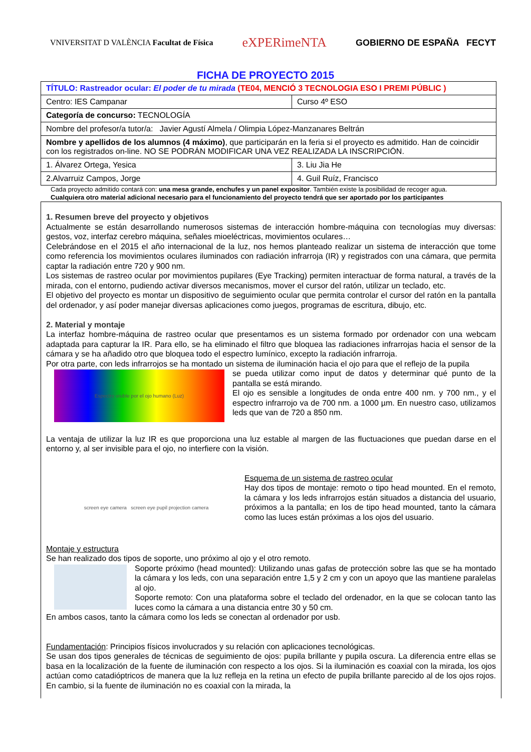VNIVERSITAT D VALÈNCIA Facultat de Física
eXPERimeNTA
GOBIERNO DE ESPAÑA FECYT
FICHA DE PROYECTO 2015
| TÍTULO: Rastreador ocular: El poder de tu mirada (TE04, MENCIÓ 3 TECNOLOGIA ESO I PREMI PÚBLIC ) | |
| Centro: IES Campanar | Curso 4º ESO |
| Categoría de concurso: TECNOLOGÍA | |
| Nombre del profesor/a tutor/a: Javier Agustí Almela / Olimpia López-Manzanares Beltrán | |
| Nombre y apellidos de los alumnos (4 máximo) , que participarán en la feria si el proyecto es admitido. Han de coincidir con los registrados on-line. NO SE PODRÁN MODIFICAR UNA VEZ REALIZADA LA INSCRIPCIÓN. | |
| 1. Álvarez Ortega, Yesica | 3. Liu Jia He |
| 2.Alvarruiz Campos, Jorge | 4. Guil Ruíz, Francisco |
Cada proyecto admitido contará con: una mesa grande, enchufes y un panel expositor. También existe la posibilidad de recoger agua.
Cualquiera otro material adicional necesario para el funcionamiento del proyecto tendrá que ser aportado por los participantes
1. Resumen breve del proyecto y objetivos
Actualmente se están desarrollando numerosos sistemas de interacción hombre-máquina con tecnologías muy diversas: gestos, voz, interfaz cerebro máquina, señales mioeléctricas, movimientos oculares…
Celebrándose en el 2015 el año internacional de la luz, nos hemos planteado realizar un sistema de interacción que tome como referencia los movimientos oculares iluminados con radiación infrarroja (IR) y registrados con una cámara, que permita captar la radiación entre 720 y 900 nm.
Los sistemas de rastreo ocular por movimientos pupilares (Eye Tracking) permiten interactuar de forma natural, a través de la mirada, con el entorno, pudiendo activar diversos mecanismos, mover el cursor del ratón, utilizar un teclado, etc.
El objetivo del proyecto es montar un dispositivo de seguimiento ocular que permita controlar el cursor del ratón en la pantalla del ordenador, y así poder manejar diversas aplicaciones como juegos, programas de escritura, dibujo, etc.
2. Material y montaje
La interfaz hombre-máquina de rastreo ocular que presentamos es un sistema formado por ordenador con una webcam adaptada para capturar la IR. Para ello, se ha eliminado el filtro que bloquea las radiaciones infrarrojas hacia el sensor de la cámara y se ha añadido otro que bloquea todo el espectro lumínico, excepto la radiación infrarroja.
Por otra parte, con leds infrarrojos se ha montado un sistema de iluminación hacia el ojo para que el reflejo de la pupila
Espectro visible por el ojo humano (Luz)
se pueda utilizar como input de datos y determinar qué punto de la pantalla se está mirando.
El ojo es sensible a longitudes de onda entre 400 nm. y 700 nm., y el espectro infrarrojo va de 700 nm. a 1000 µm. En nuestro caso, utilizamos leds que van de 720 a 850 nm.
La ventaja de utilizar la luz IR es que proporciona una luz estable al margen de las fluctuaciones que puedan darse en el entorno y, al ser invisible para el ojo, no interfiere con la visión.
screen eye camera screen eye pupil projection camera
Esquema de un sistema de rastreo ocular
Hay dos tipos de montaje: remoto o tipo head mounted. En el remoto, la cámara y los leds infrarrojos están situados a distancia del usuario, próximos a la pantalla; en los de tipo head mounted, tanto la cámara como las luces están próximas a los ojos del usuario.
Montaje y estructura
Se han realizado dos tipos de soporte, uno próximo al ojo y el otro remoto.
Soporte próximo (head mounted): Utilizando unas gafas de protección sobre las que se ha montado la cámara y los leds, con una separación entre 1,5 y 2 cm y con un apoyo que las mantiene paralelas al ojo.
Soporte remoto: Con una plataforma sobre el teclado del ordenador, en la que se colocan tanto las luces como la cámara a una distancia entre 30 y 50 cm.
En ambos casos, tanto la cámara como los leds se conectan al ordenador por usb.
Fundamentación: Principios físicos involucrados y su relación con aplicaciones tecnológicas.
Se usan dos tipos generales de técnicas de seguimiento de ojos: pupila brillante y pupila oscura. La diferencia entre ellas se basa en la localización de la fuente de iluminación con respecto a los ojos. Si la iluminación es coaxial con la mirada, los ojos actúan como catadióptricos de manera que la luz refleja en la retina un efecto de pupila brillante parecido al de los ojos rojos. En cambio, si la fuente de iluminación no es coaxial con la mirada, la